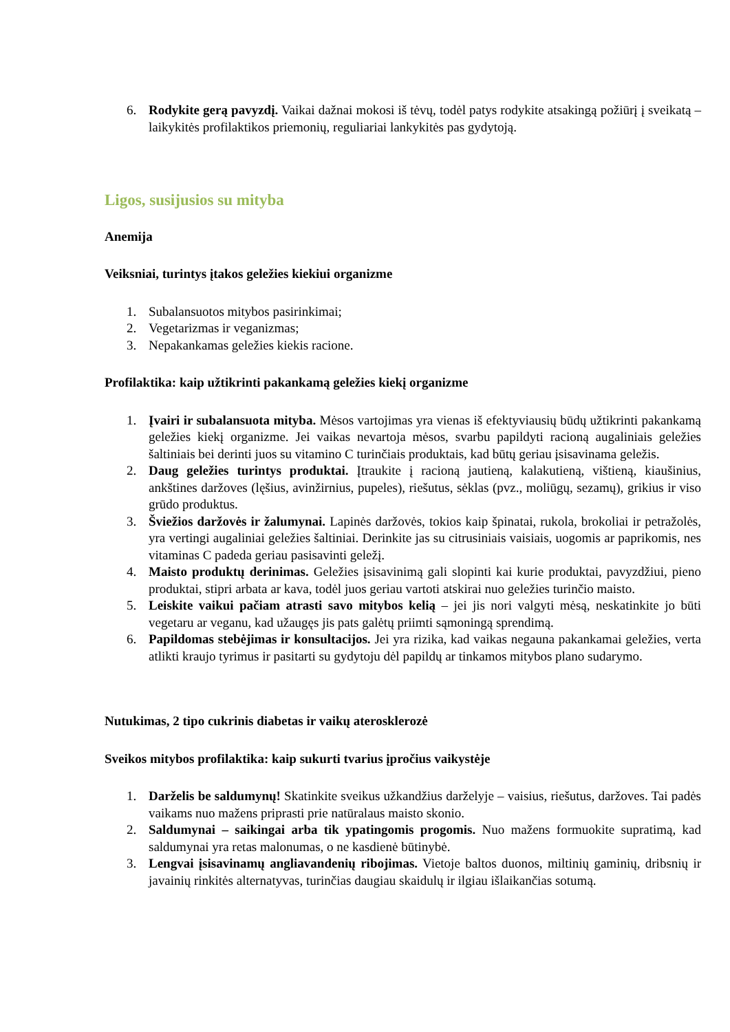6. Rodykite gerą pavyzdį. Vaikai dažnai mokosi iš tėvų, todėl patys rodykite atsakingą požiūrį į sveikatą – laikykitės profilaktikos priemonių, reguliariai lankykitės pas gydytoją.
Ligos, susijusios su mityba
Anemija
Veiksniai, turintys įtakos geležies kiekiui organizme
1. Subalansuotos mitybos pasirinkimai;
2. Vegetarizmas ir veganizmas;
3. Nepakankamas geležies kiekis racione.
Profilaktika: kaip užtikrinti pakankamą geležies kiekį organizme
1. Įvairi ir subalansuota mityba. Mėsos vartojimas yra vienas iš efektyviausių būdų užtikrinti pakankamą geležies kiekį organizme. Jei vaikas nevartoja mėsos, svarbu papildyti racioną augaliniais geležies šaltiniais bei derinti juos su vitamino C turinčiais produktais, kad būtų geriau įsisavinama geležis.
2. Daug geležies turintys produktai. Įtraukite į racioną jautieną, kalakutieną, vištieną, kiaušinius, ankštines daržoves (lęšius, avinžirnius, pupeles), riešutus, sėklas (pvz., moliūgų, sezamų), grikius ir viso grūdo produktus.
3. Šviežios daržovės ir žalumynai. Lapinės daržovės, tokios kaip špinatai, rukola, brokoliai ir petražolės, yra vertingi augaliniai geležies šaltiniai. Derinkite jas su citrusiniais vaisiais, uogomis ar paprikomis, nes vitaminas C padeda geriau pasisavinti geležį.
4. Maisto produktų derinimas. Geležies įsisavinimą gali slopinti kai kurie produktai, pavyzdžiui, pieno produktai, stipri arbata ar kava, todėl juos geriau vartoti atskirai nuo geležies turinčio maisto.
5. Leiskite vaikui pačiam atrasti savo mitybos kelią – jei jis nori valgyti mėsą, neskatinkite jo būti vegetaru ar veganu, kad užaugęs jis pats galėtų priimti sąmoningą sprendimą.
6. Papildomas stebėjimas ir konsultacijos. Jei yra rizika, kad vaikas negauna pakankamai geležies, verta atlikti kraujo tyrimus ir pasitarti su gydytoju dėl papildų ar tinkamos mitybos plano sudarymo.
Nutukimas, 2 tipo cukrinis diabetas ir vaikų aterosklerozė
Sveikos mitybos profilaktika: kaip sukurti tvarius įpročius vaikystėje
1. Darželis be saldumynų! Skatinkite sveikus užkandžius darželyje – vaisius, riešutus, daržoves. Tai padės vaikams nuo mažens priprasti prie natūralaus maisto skonio.
2. Saldumynai – saikingai arba tik ypatingomis progomis. Nuo mažens formuokite supratimą, kad saldumynai yra retas malonumas, o ne kasdienė būtinybė.
3. Lengvai įsisavinamų angliavandenių ribojimas. Vietoje baltos duonos, miltinių gaminių, dribsnių ir javainių rinkitės alternatyvas, turinčias daugiau skaidulų ir ilgiau išlaikančias sotumą.